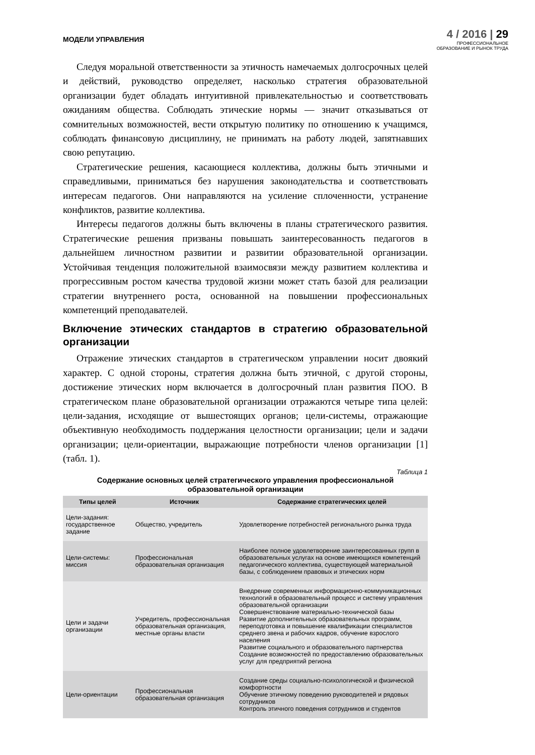МОДЕЛИ УПРАВЛЕНИЯ
4 / 2016 | 29
ПРОФЕССИОНАЛЬНОЕ
ОБРАЗОВАНИЕ И РЫНОК ТРУДА
Следуя моральной ответственности за этичность намечаемых долгосрочных целей и действий, руководство определяет, насколько стратегия образовательной организации будет обладать интуитивной привлекательностью и соответствовать ожиданиям общества. Соблюдать этические нормы — значит отказываться от сомнительных возможностей, вести открытую политику по отношению к учащимся, соблюдать финансовую дисциплину, не принимать на работу людей, запятнавших свою репутацию.
Стратегические решения, касающиеся коллектива, должны быть этичными и справедливыми, приниматься без нарушения законодательства и соответствовать интересам педагогов. Они направляются на усиление сплоченности, устранение конфликтов, развитие коллектива.
Интересы педагогов должны быть включены в планы стратегического развития. Стратегические решения призваны повышать заинтересованность педагогов в дальнейшем личностном развитии и развитии образовательной организации. Устойчивая тенденция положительной взаимосвязи между развитием коллектива и прогрессивным ростом качества трудовой жизни может стать базой для реализации стратегии внутреннего роста, основанной на повышении профессиональных компетенций преподавателей.
Включение этических стандартов в стратегию образовательной организации
Отражение этических стандартов в стратегическом управлении носит двоякий характер. С одной стороны, стратегия должна быть этичной, с другой стороны, достижение этических норм включается в долгосрочный план развития ПОО. В стратегическом плане образовательной организации отражаются четыре типа целей: цели-задания, исходящие от вышестоящих органов; цели-системы, отражающие объективную необходимость поддержания целостности организации; цели и задачи организации; цели-ориентации, выражающие потребности членов организации [1] (табл. 1).
Таблица 1
Содержание основных целей стратегического управления профессиональной образовательной организации
| Типы целей | Источник | Содержание стратегических целей |
| --- | --- | --- |
| Цели-задания: государственное задание | Общество, учредитель | Удовлетворение потребностей регионального рынка труда |
| Цели-системы: миссия | Профессиональная образовательная организация | Наиболее полное удовлетворение заинтересованных групп в образовательных услугах на основе имеющихся компетенций педагогического коллектива, существующей материальной базы, с соблюдением правовых и этических норм |
| Цели и задачи организации | Учредитель, профессиональная образовательная организация, местные органы власти | Внедрение современных информационно-коммуникационных технологий в образовательный процесс и систему управления образовательной организации Совершенствование материально-технической базы Развитие дополнительных образовательных программ, переподготовка и повышение квалификации специалистов среднего звена и рабочих кадров, обучение взрослого населения Развитие социального и образовательного партнерства Создание возможностей по предоставлению образовательных услуг для предприятий региона |
| Цели-ориентации | Профессиональная образовательная организация | Создание среды социально-психологической и физической комфортности Обучение этичному поведению руководителей и рядовых сотрудников Контроль этичного поведения сотрудников и студентов |